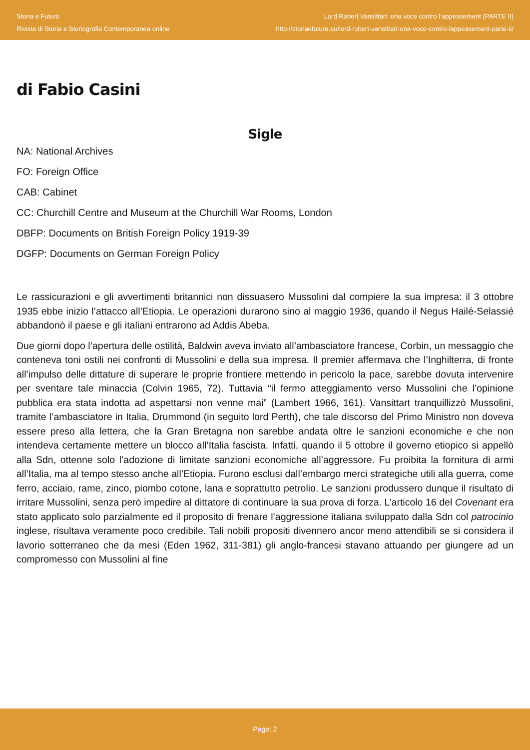Storia e Futuro
Rivista di Storia e Storiografia Contemporanea online
Lord Robert Vansittart: una voce contro l’appeasement (PARTE II)
http://storiaefuturo.eu/lord-robert-vansittart-una-voce-contro-lappeasement-parte-ii/
di Fabio Casini
Sigle
NA: National Archives
FO: Foreign Office
CAB: Cabinet
CC: Churchill Centre and Museum at the Churchill War Rooms, London
DBFP: Documents on British Foreign Policy 1919-39
DGFP: Documents on German Foreign Policy
Le rassicurazioni e gli avvertimenti britannici non dissuasero Mussolini dal compiere la sua impresa: il 3 ottobre 1935 ebbe inizio l’attacco all’Etiopia. Le operazioni durarono sino al maggio 1936, quando il Negus Hailé-Selassié abbandonò il paese e gli italiani entrarono ad Addis Abeba.
Due giorni dopo l’apertura delle ostilità, Baldwin aveva inviato all’ambasciatore francese, Corbin, un messaggio che conteneva toni ostili nei confronti di Mussolini e della sua impresa. Il premier affermava che l’Inghilterra, di fronte all’impulso delle dittature di superare le proprie frontiere mettendo in pericolo la pace, sarebbe dovuta intervenire per sventare tale minaccia (Colvin 1965, 72). Tuttavia “il fermo atteggiamento verso Mussolini che l’opinione pubblica era stata indotta ad aspettarsi non venne mai” (Lambert 1966, 161). Vansittart tranquillizzò Mussolini, tramite l’ambasciatore in Italia, Drummond (in seguito lord Perth), che tale discorso del Primo Ministro non doveva essere preso alla lettera, che la Gran Bretagna non sarebbe andata oltre le sanzioni economiche e che non intendeva certamente mettere un blocco all’Italia fascista. Infatti, quando il 5 ottobre il governo etiopico si appellò alla Sdn, ottenne solo l’adozione di limitate sanzioni economiche all’aggressore. Fu proibita la fornitura di armi all’Italia, ma al tempo stesso anche all’Etiopia. Furono esclusi dall’embargo merci strategiche utili alla guerra, come ferro, acciaio, rame, zinco, piombo cotone, lana e soprattutto petrolio. Le sanzioni produssero dunque il risultato di irritare Mussolini, senza però impedire al dittatore di continuare la sua prova di forza. L’articolo 16 del Covenant era stato applicato solo parzialmente ed il proposito di frenare l’aggressione italiana sviluppato dalla Sdn col patrocinio inglese, risultava veramente poco credibile. Tali nobili propositi divennero ancor meno attendibili se si considera il lavorio sotterraneo che da mesi (Eden 1962, 311-381) gli anglo-francesi stavano attuando per giungere ad un compromesso con Mussolini al fine
Page: 2